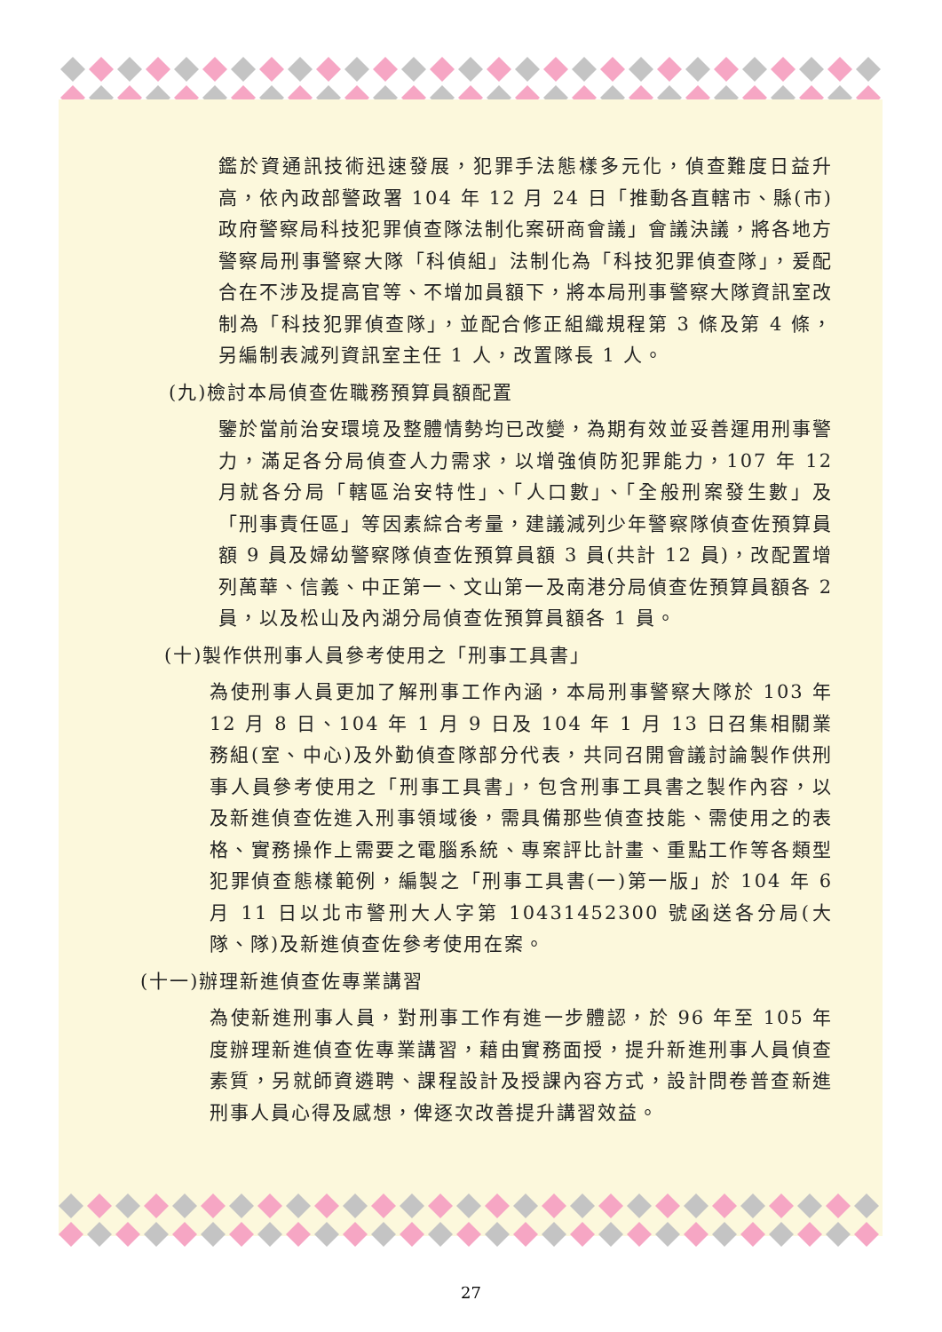鑑於資通訊技術迅速發展，犯罪手法態樣多元化，偵查難度日益升高，依內政部警政署 104 年 12 月 24 日「推動各直轄市、縣(市)政府警察局科技犯罪偵查隊法制化案研商會議」會議決議，將各地方警察局刑事警察大隊「科偵組」法制化為「科技犯罪偵查隊」，爰配合在不涉及提高官等、不增加員額下，將本局刑事警察大隊資訊室改制為「科技犯罪偵查隊」，並配合修正組織規程第 3 條及第 4 條，另編制表減列資訊室主任 1 人，改置隊長 1 人。
(九)檢討本局偵查佐職務預算員額配置
鑒於當前治安環境及整體情勢均已改變，為期有效並妥善運用刑事警力，滿足各分局偵查人力需求，以增強偵防犯罪能力，107 年 12 月就各分局「轄區治安特性」、「人口數」、「全般刑案發生數」及「刑事責任區」等因素綜合考量，建議減列少年警察隊偵查佐預算員額 9 員及婦幼警察隊偵查佐預算員額 3 員(共計 12 員)，改配置增列萬華、信義、中正第一、文山第一及南港分局偵查佐預算員額各 2 員，以及松山及內湖分局偵查佐預算員額各 1 員。
(十)製作供刑事人員參考使用之「刑事工具書」
為使刑事人員更加了解刑事工作內涵，本局刑事警察大隊於 103 年 12 月 8 日、104 年 1 月 9 日及 104 年 1 月 13 日召集相關業務組(室、中心)及外勤偵查隊部分代表，共同召開會議討論製作供刑事人員參考使用之「刑事工具書」，包含刑事工具書之製作內容，以及新進偵查佐進入刑事領域後，需具備那些偵查技能、需使用之的表格、實務操作上需要之電腦系統、專案評比計畫、重點工作等各類型犯罪偵查態樣範例，編製之「刑事工具書(一)第一版」於 104 年 6 月 11 日以北市警刑大人字第 10431452300 號函送各分局(大隊、隊)及新進偵查佐參考使用在案。
(十一)辦理新進偵查佐專業講習
為使新進刑事人員，對刑事工作有進一步體認，於 96 年至 105 年度辦理新進偵查佐專業講習，藉由實務面授，提升新進刑事人員偵查素質，另就師資遴聘、課程設計及授課內容方式，設計問卷普查新進刑事人員心得及感想，俾逐次改善提升講習效益。
27